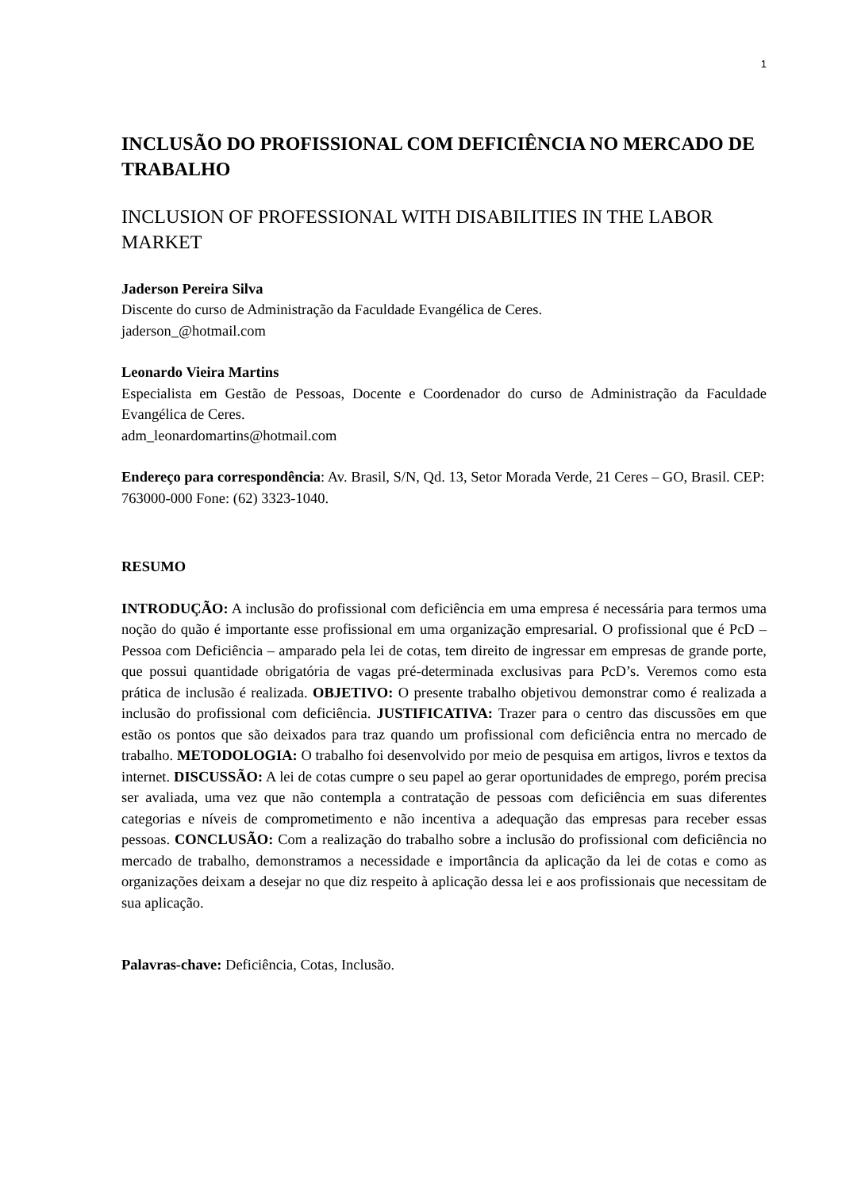1
INCLUSÃO DO PROFISSIONAL COM DEFICIÊNCIA NO MERCADO DE TRABALHO
INCLUSION OF PROFESSIONAL WITH DISABILITIES IN THE LABOR MARKET
Jaderson Pereira Silva
Discente do curso de Administração da Faculdade Evangélica de Ceres.
jaderson_@hotmail.com
Leonardo Vieira Martins
Especialista em Gestão de Pessoas, Docente e Coordenador do curso de Administração da Faculdade Evangélica de Ceres.
adm_leonardomartins@hotmail.com
Endereço para correspondência: Av. Brasil, S/N, Qd. 13, Setor Morada Verde, 21 Ceres – GO, Brasil. CEP: 763000-000 Fone: (62) 3323-1040.
RESUMO
INTRODUÇÃO: A inclusão do profissional com deficiência em uma empresa é necessária para termos uma noção do quão é importante esse profissional em uma organização empresarial. O profissional que é PcD – Pessoa com Deficiência – amparado pela lei de cotas, tem direito de ingressar em empresas de grande porte, que possui quantidade obrigatória de vagas pré-determinada exclusivas para PcD’s. Veremos como esta prática de inclusão é realizada. OBJETIVO: O presente trabalho objetivou demonstrar como é realizada a inclusão do profissional com deficiência. JUSTIFICATIVA: Trazer para o centro das discussões em que estão os pontos que são deixados para traz quando um profissional com deficiência entra no mercado de trabalho. METODOLOGIA: O trabalho foi desenvolvido por meio de pesquisa em artigos, livros e textos da internet. DISCUSSÃO: A lei de cotas cumpre o seu papel ao gerar oportunidades de emprego, porém precisa ser avaliada, uma vez que não contempla a contratação de pessoas com deficiência em suas diferentes categorias e níveis de comprometimento e não incentiva a adequação das empresas para receber essas pessoas. CONCLUSÃO: Com a realização do trabalho sobre a inclusão do profissional com deficiência no mercado de trabalho, demonstramos a necessidade e importância da aplicação da lei de cotas e como as organizações deixam a desejar no que diz respeito à aplicação dessa lei e aos profissionais que necessitam de sua aplicação.
Palavras-chave: Deficiência, Cotas, Inclusão.